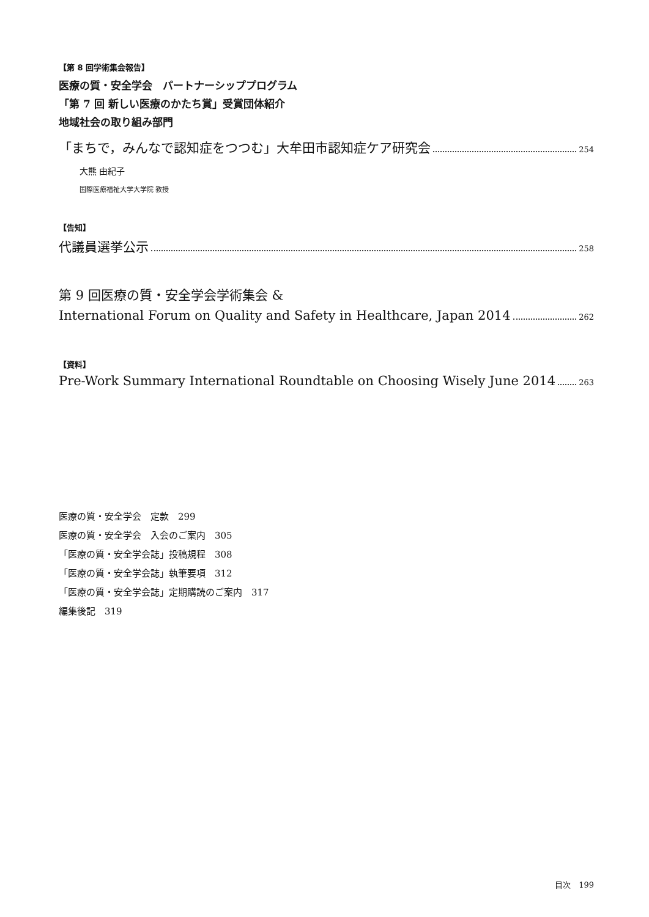【第 8 回学術集会報告】
医療の質・安全学会　パートナーシッププログラム
「第 7 回 新しい医療のかたち賞」受賞団体紹介
地域社会の取り組み部門
「まちで，みんなで認知症をつつむ」大牟田市認知症ケア研究会 254
大熊 由紀子
国際医療福祉大学大学院 教授
【告知】
代議員選挙公示 258
第 9 回医療の質・安全学会学術集会 &
International Forum on Quality and Safety in Healthcare, Japan 2014 262
【資料】
Pre-Work Summary International Roundtable on Choosing Wisely June 2014 263
医療の質・安全学会　定款　299
医療の質・安全学会　入会のご案内　305
「医療の質・安全学会誌」投稿規程　308
「医療の質・安全学会誌」執筆要項　312
「医療の質・安全学会誌」定期購読のご案内　317
編集後記　319
目次　199